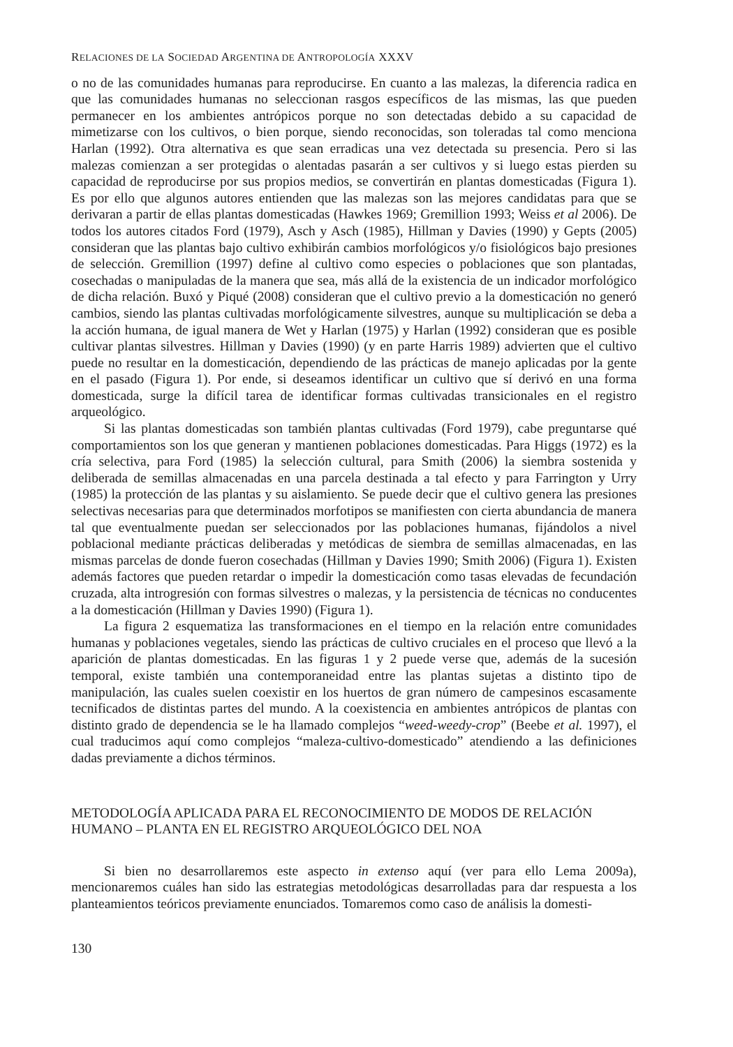RELACIONES DE LA SOCIEDAD ARGENTINA DE ANTROPOLOGÍA XXXV
o no de las comunidades humanas para reproducirse. En cuanto a las malezas, la diferencia radica en que las comunidades humanas no seleccionan rasgos específicos de las mismas, las que pueden permanecer en los ambientes antrópicos porque no son detectadas debido a su capacidad de mimetizarse con los cultivos, o bien porque, siendo reconocidas, son toleradas tal como menciona Harlan (1992). Otra alternativa es que sean erradicas una vez detectada su presencia. Pero si las malezas comienzan a ser protegidas o alentadas pasarán a ser cultivos y si luego estas pierden su capacidad de reproducirse por sus propios medios, se convertirán en plantas domesticadas (Figura 1). Es por ello que algunos autores entienden que las malezas son las mejores candidatas para que se derivaran a partir de ellas plantas domesticadas (Hawkes 1969; Gremillion 1993; Weiss et al 2006). De todos los autores citados Ford (1979), Asch y Asch (1985), Hillman y Davies (1990) y Gepts (2005) consideran que las plantas bajo cultivo exhibirán cambios morfológicos y/o fisiológicos bajo presiones de selección. Gremillion (1997) define al cultivo como especies o poblaciones que son plantadas, cosechadas o manipuladas de la manera que sea, más allá de la existencia de un indicador morfológico de dicha relación. Buxó y Piqué (2008) consideran que el cultivo previo a la domesticación no generó cambios, siendo las plantas cultivadas morfológicamente silvestres, aunque su multiplicación se deba a la acción humana, de igual manera de Wet y Harlan (1975) y Harlan (1992) consideran que es posible cultivar plantas silvestres. Hillman y Davies (1990) (y en parte Harris 1989) advierten que el cultivo puede no resultar en la domesticación, dependiendo de las prácticas de manejo aplicadas por la gente en el pasado (Figura 1). Por ende, si deseamos identificar un cultivo que sí derivó en una forma domesticada, surge la difícil tarea de identificar formas cultivadas transicionales en el registro arqueológico.
Si las plantas domesticadas son también plantas cultivadas (Ford 1979), cabe preguntarse qué comportamientos son los que generan y mantienen poblaciones domesticadas. Para Higgs (1972) es la cría selectiva, para Ford (1985) la selección cultural, para Smith (2006) la siembra sostenida y deliberada de semillas almacenadas en una parcela destinada a tal efecto y para Farrington y Urry (1985) la protección de las plantas y su aislamiento. Se puede decir que el cultivo genera las presiones selectivas necesarias para que determinados morfotipos se manifiesten con cierta abundancia de manera tal que eventualmente puedan ser seleccionados por las poblaciones humanas, fijándolos a nivel poblacional mediante prácticas deliberadas y metódicas de siembra de semillas almacenadas, en las mismas parcelas de donde fueron cosechadas (Hillman y Davies 1990; Smith 2006) (Figura 1). Existen además factores que pueden retardar o impedir la domesticación como tasas elevadas de fecundación cruzada, alta introgresión con formas silvestres o malezas, y la persistencia de técnicas no conducentes a la domesticación (Hillman y Davies 1990) (Figura 1).
La figura 2 esquematiza las transformaciones en el tiempo en la relación entre comunidades humanas y poblaciones vegetales, siendo las prácticas de cultivo cruciales en el proceso que llevó a la aparición de plantas domesticadas. En las figuras 1 y 2 puede verse que, además de la sucesión temporal, existe también una contemporaneidad entre las plantas sujetas a distinto tipo de manipulación, las cuales suelen coexistir en los huertos de gran número de campesinos escasamente tecnificados de distintas partes del mundo. A la coexistencia en ambientes antrópicos de plantas con distinto grado de dependencia se le ha llamado complejos “weed-weedy-crop” (Beebe et al. 1997), el cual traducimos aquí como complejos “maleza-cultivo-domesticado” atendiendo a las definiciones dadas previamente a dichos términos.
METODOLOGÍA APLICADA PARA EL RECONOCIMIENTO DE MODOS DE RELACIÓN HUMANO – PLANTA EN EL REGISTRO ARQUEOLÓGICO DEL NOA
Si bien no desarrollaremos este aspecto in extenso aquí (ver para ello Lema 2009a), mencionaremos cuáles han sido las estrategias metodológicas desarrolladas para dar respuesta a los planteamientos teóricos previamente enunciados. Tomaremos como caso de análisis la domesti-
130